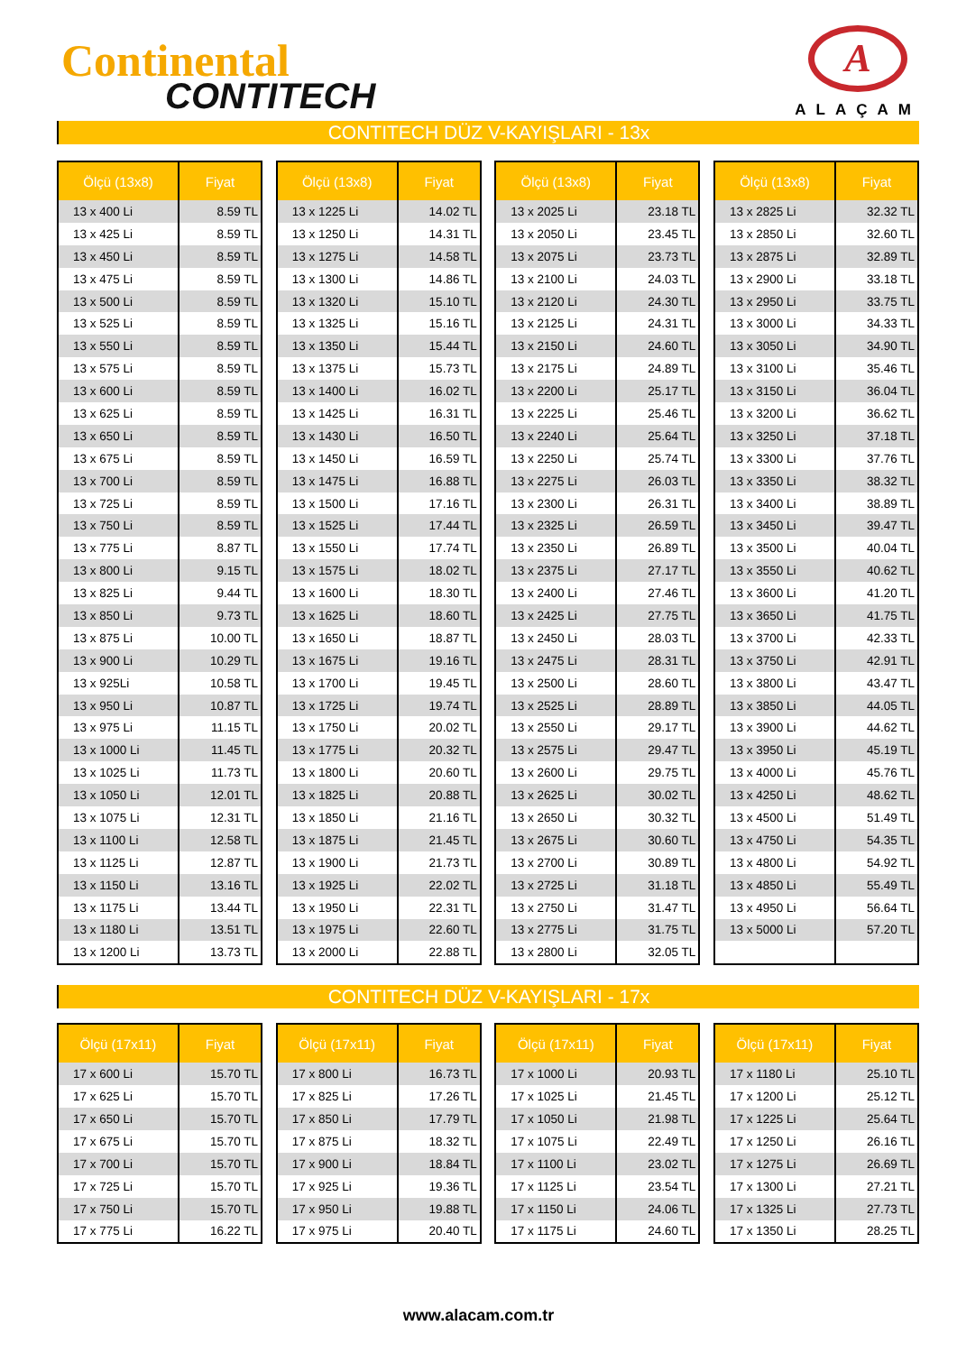Continental
CONTITECH
A
ALAÇAM
CONTITECH DÜZ V-KAYIŞLARI - 13x
| Ölçü (13x8) | Fiyat |
| --- | --- |
| 13 x 400 Li | 8.59 TL |
| 13 x 425 Li | 8.59 TL |
| 13 x 450 Li | 8.59 TL |
| 13 x 475 Li | 8.59 TL |
| 13 x 500 Li | 8.59 TL |
| 13 x 525 Li | 8.59 TL |
| 13 x 550 Li | 8.59 TL |
| 13 x 575 Li | 8.59 TL |
| 13 x 600 Li | 8.59 TL |
| 13 x 625 Li | 8.59 TL |
| 13 x 650 Li | 8.59 TL |
| 13 x 675 Li | 8.59 TL |
| 13 x 700 Li | 8.59 TL |
| 13 x 725 Li | 8.59 TL |
| 13 x 750 Li | 8.59 TL |
| 13 x 775 Li | 8.87 TL |
| 13 x 800 Li | 9.15 TL |
| 13 x 825 Li | 9.44 TL |
| 13 x 850 Li | 9.73 TL |
| 13 x 875 Li | 10.00 TL |
| 13 x 900 Li | 10.29 TL |
| 13 x 925Li | 10.58 TL |
| 13 x 950 Li | 10.87 TL |
| 13 x 975 Li | 11.15 TL |
| 13 x 1000 Li | 11.45 TL |
| 13 x 1025 Li | 11.73 TL |
| 13 x 1050 Li | 12.01 TL |
| 13 x 1075 Li | 12.31 TL |
| 13 x 1100 Li | 12.58 TL |
| 13 x 1125 Li | 12.87 TL |
| 13 x 1150 Li | 13.16 TL |
| 13 x 1175 Li | 13.44 TL |
| 13 x 1180 Li | 13.51 TL |
| 13 x 1200 Li | 13.73 TL |
| Ölçü (13x8) | Fiyat |
| --- | --- |
| 13 x 1225 Li | 14.02 TL |
| 13 x 1250 Li | 14.31 TL |
| 13 x 1275 Li | 14.58 TL |
| 13 x 1300 Li | 14.86 TL |
| 13 x 1320 Li | 15.10 TL |
| 13 x 1325 Li | 15.16 TL |
| 13 x 1350 Li | 15.44 TL |
| 13 x 1375 Li | 15.73 TL |
| 13 x 1400 Li | 16.02 TL |
| 13 x 1425 Li | 16.31 TL |
| 13 x 1430 Li | 16.50 TL |
| 13 x 1450 Li | 16.59 TL |
| 13 x 1475 Li | 16.88 TL |
| 13 x 1500 Li | 17.16 TL |
| 13 x 1525 Li | 17.44 TL |
| 13 x 1550 Li | 17.74 TL |
| 13 x 1575 Li | 18.02 TL |
| 13 x 1600 Li | 18.30 TL |
| 13 x 1625 Li | 18.60 TL |
| 13 x 1650 Li | 18.87 TL |
| 13 x 1675 Li | 19.16 TL |
| 13 x 1700 Li | 19.45 TL |
| 13 x 1725 Li | 19.74 TL |
| 13 x 1750 Li | 20.02 TL |
| 13 x 1775 Li | 20.32 TL |
| 13 x 1800 Li | 20.60 TL |
| 13 x 1825 Li | 20.88 TL |
| 13 x 1850 Li | 21.16 TL |
| 13 x 1875 Li | 21.45 TL |
| 13 x 1900 Li | 21.73 TL |
| 13 x 1925 Li | 22.02 TL |
| 13 x 1950 Li | 22.31 TL |
| 13 x 1975 Li | 22.60 TL |
| 13 x 2000 Li | 22.88 TL |
| Ölçü (13x8) | Fiyat |
| --- | --- |
| 13 x 2025 Li | 23.18 TL |
| 13 x 2050 Li | 23.45 TL |
| 13 x 2075 Li | 23.73 TL |
| 13 x 2100 Li | 24.03 TL |
| 13 x 2120 Li | 24.30 TL |
| 13 x 2125 Li | 24.31 TL |
| 13 x 2150 Li | 24.60 TL |
| 13 x 2175 Li | 24.89 TL |
| 13 x 2200 Li | 25.17 TL |
| 13 x 2225 Li | 25.46 TL |
| 13 x 2240 Li | 25.64 TL |
| 13 x 2250 Li | 25.74 TL |
| 13 x 2275 Li | 26.03 TL |
| 13 x 2300 Li | 26.31 TL |
| 13 x 2325 Li | 26.59 TL |
| 13 x 2350 Li | 26.89 TL |
| 13 x 2375 Li | 27.17 TL |
| 13 x 2400 Li | 27.46 TL |
| 13 x 2425 Li | 27.75 TL |
| 13 x 2450 Li | 28.03 TL |
| 13 x 2475 Li | 28.31 TL |
| 13 x 2500 Li | 28.60 TL |
| 13 x 2525 Li | 28.89 TL |
| 13 x 2550 Li | 29.17 TL |
| 13 x 2575 Li | 29.47 TL |
| 13 x 2600 Li | 29.75 TL |
| 13 x 2625 Li | 30.02 TL |
| 13 x 2650 Li | 30.32 TL |
| 13 x 2675 Li | 30.60 TL |
| 13 x 2700 Li | 30.89 TL |
| 13 x 2725 Li | 31.18 TL |
| 13 x 2750 Li | 31.47 TL |
| 13 x 2775 Li | 31.75 TL |
| 13 x 2800 Li | 32.05 TL |
| Ölçü (13x8) | Fiyat |
| --- | --- |
| 13 x 2825 Li | 32.32 TL |
| 13 x 2850 Li | 32.60 TL |
| 13 x 2875 Li | 32.89 TL |
| 13 x 2900 Li | 33.18 TL |
| 13 x 2950 Li | 33.75 TL |
| 13 x 3000 Li | 34.33 TL |
| 13 x 3050 Li | 34.90 TL |
| 13 x 3100 Li | 35.46 TL |
| 13 x 3150 Li | 36.04 TL |
| 13 x 3200 Li | 36.62 TL |
| 13 x 3250 Li | 37.18 TL |
| 13 x 3300 Li | 37.76 TL |
| 13 x 3350 Li | 38.32 TL |
| 13 x 3400 Li | 38.89 TL |
| 13 x 3450 Li | 39.47 TL |
| 13 x 3500 Li | 40.04 TL |
| 13 x 3550 Li | 40.62 TL |
| 13 x 3600 Li | 41.20 TL |
| 13 x 3650 Li | 41.75 TL |
| 13 x 3700 Li | 42.33 TL |
| 13 x 3750 Li | 42.91 TL |
| 13 x 3800 Li | 43.47 TL |
| 13 x 3850 Li | 44.05 TL |
| 13 x 3900 Li | 44.62 TL |
| 13 x 3950 Li | 45.19 TL |
| 13 x 4000 Li | 45.76 TL |
| 13 x 4250 Li | 48.62 TL |
| 13 x 4500 Li | 51.49 TL |
| 13 x 4750 Li | 54.35 TL |
| 13 x 4800 Li | 54.92 TL |
| 13 x 4850 Li | 55.49 TL |
| 13 x 4950 Li | 56.64 TL |
| 13 x 5000 Li | 57.20 TL |
CONTITECH DÜZ V-KAYIŞLARI - 17x
| Ölçü (17x11) | Fiyat |
| --- | --- |
| 17 x 600 Li | 15.70 TL |
| 17 x 625 Li | 15.70 TL |
| 17 x 650 Li | 15.70 TL |
| 17 x 675 Li | 15.70 TL |
| 17 x 700 Li | 15.70 TL |
| 17 x 725 Li | 15.70 TL |
| 17 x 750 Li | 15.70 TL |
| 17 x 775 Li | 16.22 TL |
| Ölçü (17x11) | Fiyat |
| --- | --- |
| 17 x 800 Li | 16.73 TL |
| 17 x 825 Li | 17.26 TL |
| 17 x 850 Li | 17.79 TL |
| 17 x 875 Li | 18.32 TL |
| 17 x 900 Li | 18.84 TL |
| 17 x 925 Li | 19.36 TL |
| 17 x 950 Li | 19.88 TL |
| 17 x 975 Li | 20.40 TL |
| Ölçü (17x11) | Fiyat |
| --- | --- |
| 17 x 1000 Li | 20.93 TL |
| 17 x 1025 Li | 21.45 TL |
| 17 x 1050 Li | 21.98 TL |
| 17 x 1075 Li | 22.49 TL |
| 17 x 1100 Li | 23.02 TL |
| 17 x 1125 Li | 23.54 TL |
| 17 x 1150 Li | 24.06 TL |
| 17 x 1175 Li | 24.60 TL |
| Ölçü (17x11) | Fiyat |
| --- | --- |
| 17 x 1180 Li | 25.10 TL |
| 17 x 1200 Li | 25.12 TL |
| 17 x 1225 Li | 25.64 TL |
| 17 x 1250 Li | 26.16 TL |
| 17 x 1275 Li | 26.69 TL |
| 17 x 1300 Li | 27.21 TL |
| 17 x 1325 Li | 27.73 TL |
| 17 x 1350 Li | 28.25 TL |
www.alacam.com.tr